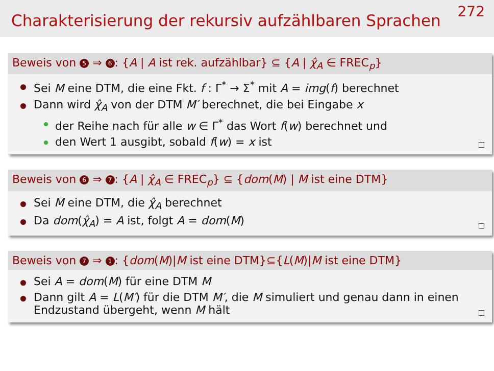Charakterisierung der rekursiv aufzählbaren Sprachen
272
Beweis von 5 ⇒ 6: {A | A ist rek. aufzählbar} ⊆ {A | χ̂<sub>A</sub> ∈ FREC<sub>p</sub>}
Sei M eine DTM, die eine Fkt. f : Γ<sup>*</sup> → Σ<sup>*</sup> mit A = img(f) berechnet
Dann wird χ̂<sub>A</sub> von der DTM M′ berechnet, die bei Eingabe x
der Reihe nach für alle w ∈ Γ<sup>*</sup> das Wort f(w) berechnet und
den Wert 1 ausgibt, sobald f(w) = x ist
□
Beweis von 6 ⇒ 7: {A | χ̂<sub>A</sub> ∈ FREC<sub>p</sub>} ⊆ {dom(M) | M ist eine DTM}
Sei M eine DTM, die χ̂<sub>A</sub> berechnet
Da dom(χ̂<sub>A</sub>) = A ist, folgt A = dom(M)
□
Beweis von 7 ⇒ 1: {dom(M)|M ist eine DTM}⊆{L(M)|M ist eine DTM}
Sei A = dom(M) für eine DTM M
Dann gilt A = L(M′) für die DTM M′, die M simuliert und genau dann in einen Endzustand übergeht, wenn M hält
□